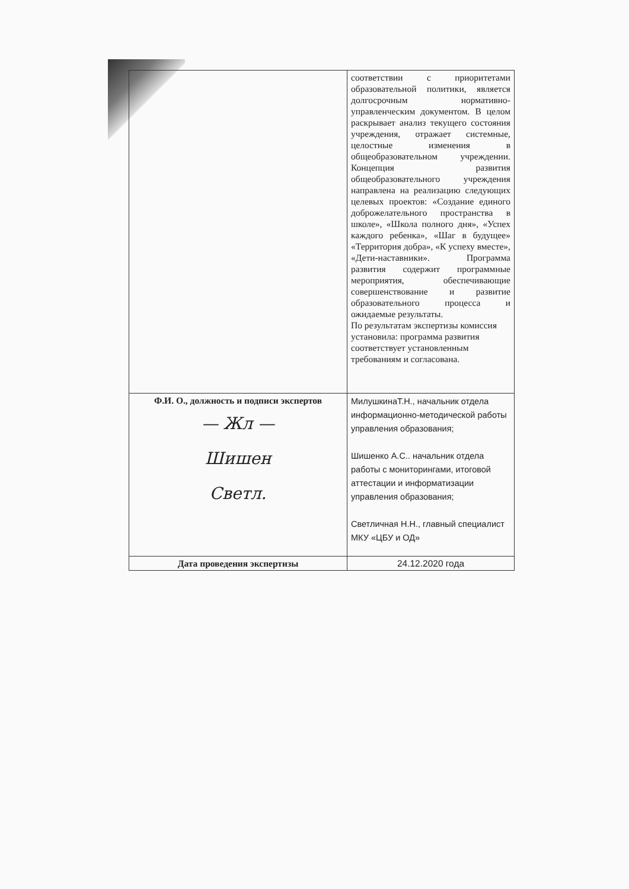| | соответствии с приоритетами образовательной политики, является долгосрочным нормативно-управленческим документом. В целом раскрывает анализ текущего состояния учреждения, отражает системные, целостные изменения в общеобразовательном учреждении. Концепция развития общеобразовательного учреждения направлена на реализацию следующих целевых проектов: «Создание единого доброжелательного пространства в школе», «Школа полного дня», «Успех каждого ребенка», «Шаг в будущее» «Территория добра», «К успеху вместе», «Дети-наставники». Программа развития содержит программные мероприятия, обеспечивающие совершенствование и развитие образовательного процесса и ожидаемые результаты. По результатам экспертизы комиссия установила: программа развития соответствует установленным требованиям и согласована. |
| Ф.И. О., должность и подписи экспертов — Жл — Шишен Светл. | МилушкинаТ.Н., начальник отдела информационно-методической работы управления образования; Шишенко А.С.. начальник отдела работы с мониторингами, итоговой аттестации и информатизации управления образования; Светличная Н.Н., главный специалист МКУ «ЦБУ и ОД» |
| Дата проведения экспертизы | 24.12.2020 года |